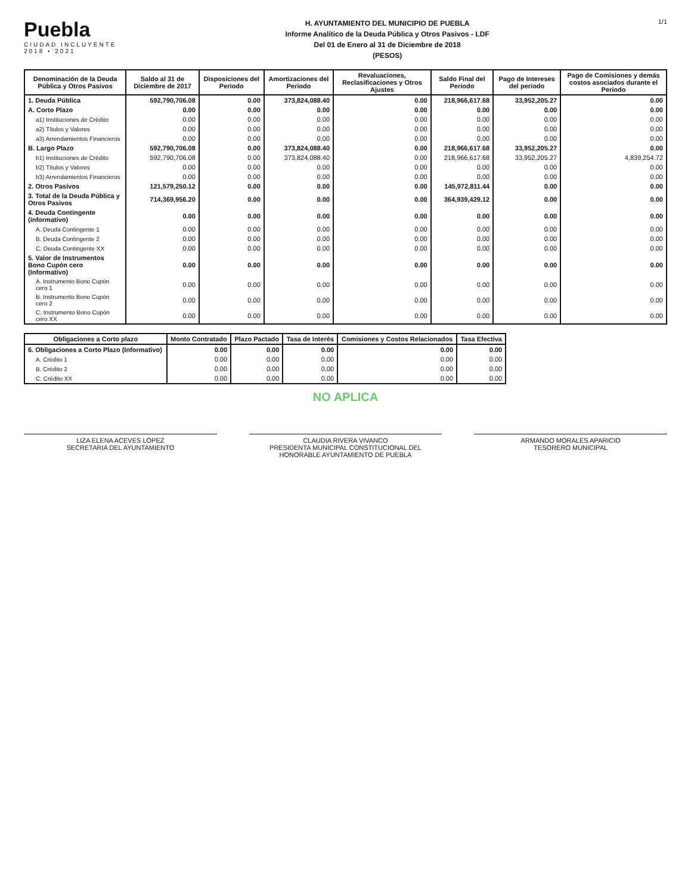Puebla
CIUDAD INCLUYENTE
2018 • 2021
H. AYUNTAMIENTO DEL MUNICIPIO DE PUEBLA
Informe Analítico de la Deuda Pública y Otros Pasivos - LDF
Del 01 de Enero al 31 de Diciembre de 2018
(PESOS)
1/1
| Denominación de la Deuda Pública y Otros Pasivos | Saldo al 31 de Diciembre de 2017 | Disposiciones del Periodo | Amortizaciones del Periodo | Revaluaciones, Reclasificaciones y Otros Ajustes | Saldo Final del Periodo | Pago de Intereses del periodo | Pago de Comisiones y demás costos asociados durante el Periodo |
| --- | --- | --- | --- | --- | --- | --- | --- |
| 1. Deuda Pública | 592,790,706.08 | 0.00 | 373,824,088.40 | 0.00 | 218,966,617.68 | 33,952,205.27 | 0.00 |
| A. Corto Plazo | 0.00 | 0.00 | 0.00 | 0.00 | 0.00 | 0.00 | 0.00 |
| a1) Instituciones de Crédito | 0.00 | 0.00 | 0.00 | 0.00 | 0.00 | 0.00 | 0.00 |
| a2) Títulos y Valores | 0.00 | 0.00 | 0.00 | 0.00 | 0.00 | 0.00 | 0.00 |
| a3) Arrendamientos Financieros | 0.00 | 0.00 | 0.00 | 0.00 | 0.00 | 0.00 | 0.00 |
| B. Largo Plazo | 592,790,706.08 | 0.00 | 373,824,088.40 | 0.00 | 218,966,617.68 | 33,952,205.27 | 0.00 |
| b1) Instituciones de Crédito | 592,790,706.08 | 0.00 | 373,824,088.40 | 0.00 | 218,966,617.68 | 33,952,205.27 | 4,839,254.72 |
| b2) Títulos y Valores | 0.00 | 0.00 | 0.00 | 0.00 | 0.00 | 0.00 | 0.00 |
| b3) Arrendamientos Financieros | 0.00 | 0.00 | 0.00 | 0.00 | 0.00 | 0.00 | 0.00 |
| 2. Otros Pasivos | 121,579,250.12 | 0.00 | 0.00 | 0.00 | 145,972,811.44 | 0.00 | 0.00 |
| 3. Total de la Deuda Pública y Otros Pasivos | 714,369,956.20 | 0.00 | 0.00 | 0.00 | 364,939,429.12 | 0.00 | 0.00 |
| 4. Deuda Contingente (informativo) | 0.00 | 0.00 | 0.00 | 0.00 | 0.00 | 0.00 | 0.00 |
| A. Deuda Contingente 1 | 0.00 | 0.00 | 0.00 | 0.00 | 0.00 | 0.00 | 0.00 |
| B. Deuda Contingente 2 | 0.00 | 0.00 | 0.00 | 0.00 | 0.00 | 0.00 | 0.00 |
| C. Deuda Contingente XX | 0.00 | 0.00 | 0.00 | 0.00 | 0.00 | 0.00 | 0.00 |
| 5. Valor de Instrumentos Bono Cupón cero (Informativo) | 0.00 | 0.00 | 0.00 | 0.00 | 0.00 | 0.00 | 0.00 |
| A. Instrumento Bono Cupón cero 1 | 0.00 | 0.00 | 0.00 | 0.00 | 0.00 | 0.00 | 0.00 |
| B. Instrumento Bono Cupón cero 2 | 0.00 | 0.00 | 0.00 | 0.00 | 0.00 | 0.00 | 0.00 |
| C. Instrumento Bono Cupón cero XX | 0.00 | 0.00 | 0.00 | 0.00 | 0.00 | 0.00 | 0.00 |
| Obligaciones a Corto plazo | Monto Contratado | Plazo Pactado | Tasa de Interés | Comisiones y Costos Relacionados | Tasa Efectiva |
| --- | --- | --- | --- | --- | --- |
| 6. Obligaciones a Corto Plazo (Informativo) | 0.00 | 0.00 | 0.00 | 0.00 | 0.00 |
| A. Crédito 1 | 0.00 | 0.00 | 0.00 | 0.00 | 0.00 |
| B. Crédito 2 | 0.00 | 0.00 | 0.00 | 0.00 | 0.00 |
| C. Crédito XX | 0.00 | 0.00 | 0.00 | 0.00 | 0.00 |
NO APLICA
LIZA ELENA ACEVES LÓPEZ
SECRETARIA DEL AYUNTAMIENTO
CLAUDIA RIVERA VIVANCO
PRESIDENTA MUNICIPAL CONSTITUCIONAL DEL
HONORABLE AYUNTAMIENTO DE PUEBLA
ARMANDO MORALES APARICIO
TESORERO MUNICIPAL